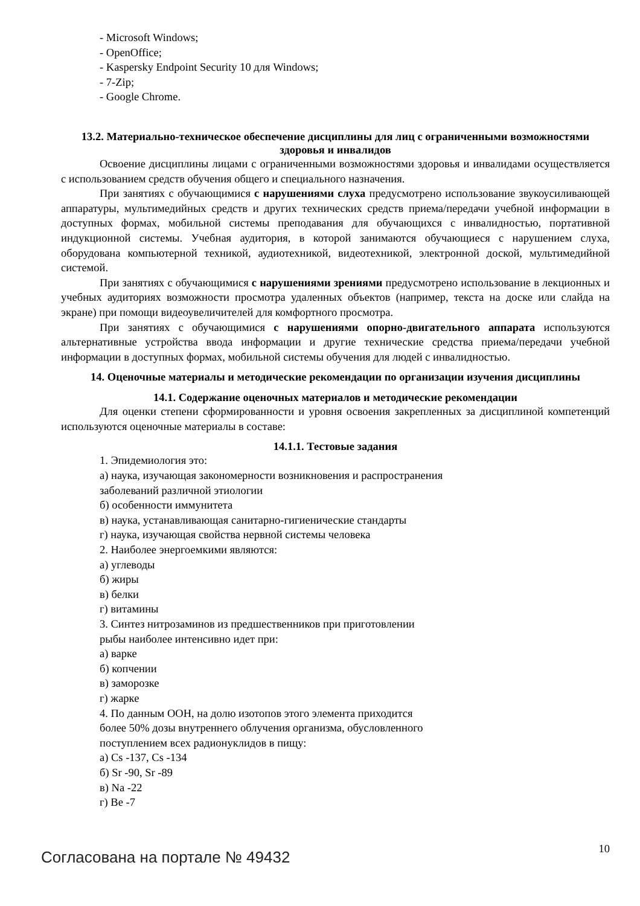- Microsoft Windows;
- OpenOffice;
- Kaspersky Endpoint Security 10 для Windows;
- 7-Zip;
- Google Chrome.
13.2. Материально-техническое обеспечение дисциплины для лиц с ограниченными возможностями здоровья и инвалидов
Освоение дисциплины лицами с ограниченными возможностями здоровья и инвалидами осуществляется с использованием средств обучения общего и специального назначения.
При занятиях с обучающимися с нарушениями слуха предусмотрено использование звукоусиливающей аппаратуры, мультимедийных средств и других технических средств приема/передачи учебной информации в доступных формах, мобильной системы преподавания для обучающихся с инвалидностью, портативной индукционной системы. Учебная аудитория, в которой занимаются обучающиеся с нарушением слуха, оборудована компьютерной техникой, аудиотехникой, видеотехникой, электронной доской, мультимедийной системой.
При занятиях с обучающимися с нарушениями зрениями предусмотрено использование в лекционных и учебных аудиториях возможности просмотра удаленных объектов (например, текста на доске или слайда на экране) при помощи видеоувеличителей для комфортного просмотра.
При занятиях с обучающимися с нарушениями опорно-двигательного аппарата используются альтернативные устройства ввода информации и другие технические средства приема/передачи учебной информации в доступных формах, мобильной системы обучения для людей с инвалидностью.
14. Оценочные материалы и методические рекомендации по организации изучения дисциплины
14.1. Содержание оценочных материалов и методические рекомендации
Для оценки степени сформированности и уровня освоения закрепленных за дисциплиной компетенций используются оценочные материалы в составе:
14.1.1. Тестовые задания
1. Эпидемиология это:
а) наука, изучающая закономерности возникновения и распространения
заболеваний различной этиологии
б) особенности иммунитета
в) наука, устанавливающая санитарно-гигиенические стандарты
г) наука, изучающая свойства нервной системы человека
2. Наиболее энергоемкими являются:
а) углеводы
б) жиры
в) белки
г) витамины
3. Синтез нитрозаминов из предшественников при приготовлении
рыбы наиболее интенсивно идет при:
а) варке
б) копчении
в) заморозке
г) жарке
4. По данным ООН, на долю изотопов этого элемента приходится
более 50% дозы внутреннего облучения организма, обусловленного
поступлением всех радионуклидов в пищу:
а) Cs -137, Cs -134
б) Sr -90, Sr -89
в) Na -22
г) Be -7
Согласована на портале № 49432 10